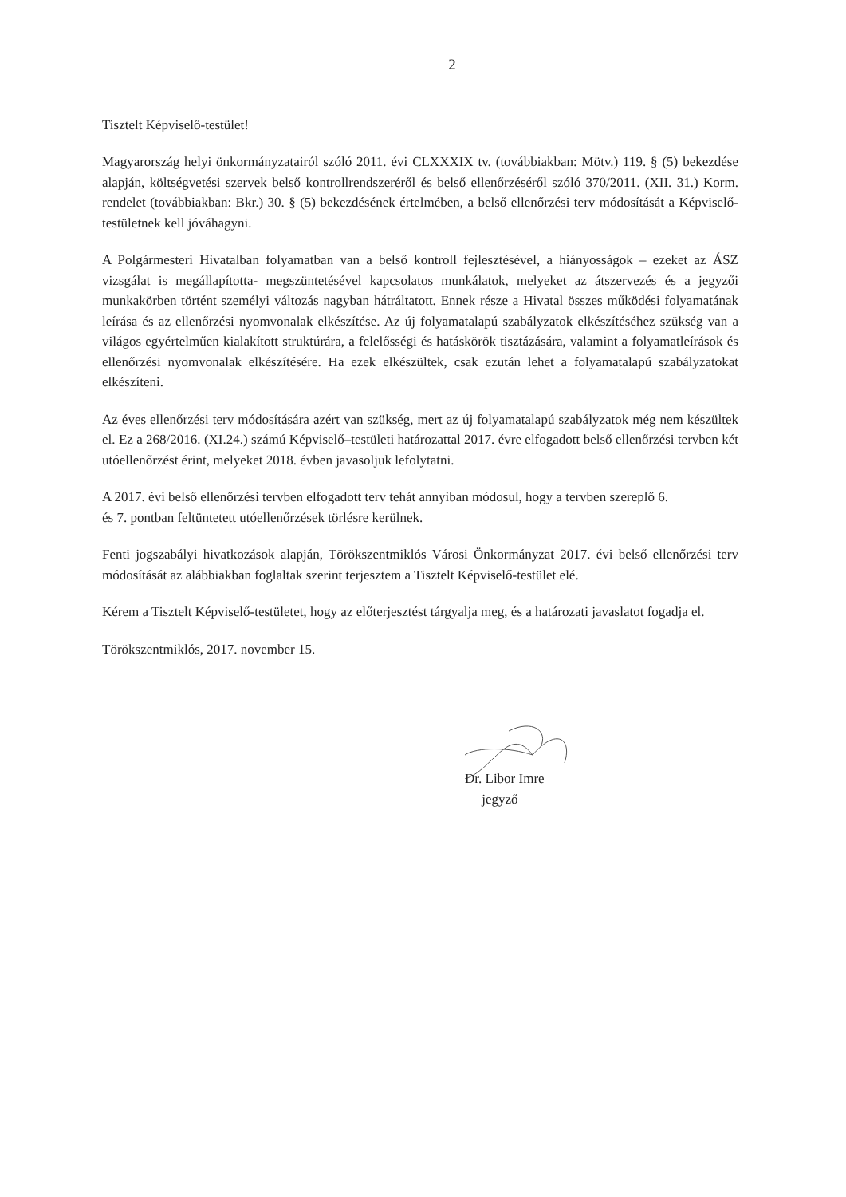2
Tisztelt Képviselő-testület!
Magyarország helyi önkormányzatairól szóló 2011. évi CLXXXIX tv. (továbbiakban: Mötv.) 119. § (5) bekezdése alapján, költségvetési szervek belső kontrollrendszeréről és belső ellenőrzéséről szóló 370/2011. (XII. 31.) Korm. rendelet (továbbiakban: Bkr.) 30. § (5) bekezdésének értelmében, a belső ellenőrzési terv módosítását a Képviselő-testületnek kell jóváhagyni.
A Polgármesteri Hivatalban folyamatban van a belső kontroll fejlesztésével, a hiányosságok – ezeket az ÁSZ vizsgálat is megállapította- megszüntetésével kapcsolatos munkálatok, melyeket az átszervezés és a jegyzői munkakörben történt személyi változás nagyban hátráltatott. Ennek része a Hivatal összes működési folyamatának leírása és az ellenőrzési nyomvonalak elkészítése. Az új folyamatalapú szabályzatok elkészítéséhez szükség van a világos egyértelműen kialakított struktúrára, a felelősségi és hatáskörök tisztázására, valamint a folyamatleírások és ellenőrzési nyomvonalak elkészítésére. Ha ezek elkészültek, csak ezután lehet a folyamatalapú szabályzatokat elkészíteni.
Az éves ellenőrzési terv módosítására azért van szükség, mert az új folyamatalapú szabályzatok még nem készültek el. Ez a 268/2016. (XI.24.) számú Képviselő–testületi határozattal 2017. évre elfogadott belső ellenőrzési tervben két utóellenőrzést érint, melyeket 2018. évben javasoljuk lefolytatni.
A 2017. évi belső ellenőrzési tervben elfogadott terv tehát annyiban módosul, hogy a tervben szereplő 6.
és 7. pontban feltüntetett utóellenőrzések törlésre kerülnek.
Fenti jogszabályi hivatkozások alapján, Törökszentmiklós Városi Önkormányzat 2017. évi belső ellenőrzési terv módosítását az alábbiakban foglaltak szerint terjesztem a Tisztelt Képviselő-testület elé.
Kérem a Tisztelt Képviselő-testületet, hogy az előterjesztést tárgyalja meg, és a határozati javaslatot fogadja el.
Törökszentmiklós, 2017. november 15.
Dr. Libor Imre
jegyző